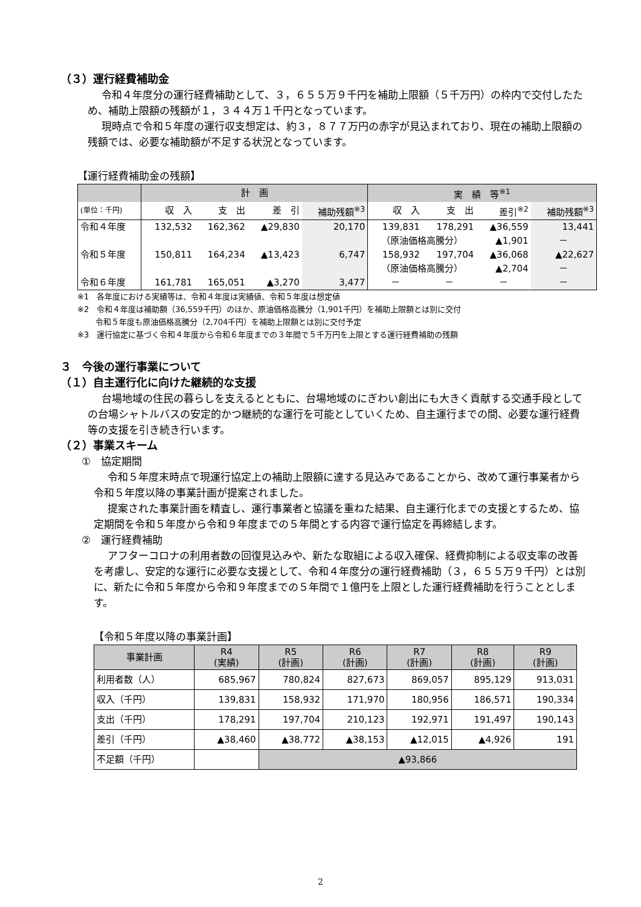（３）運行経費補助金
令和４年度分の運行経費補助として、３，６５５万９千円を補助上限額（５千万円）の枠内で交付したため、補助上限額の残額が１，３４４万１千円となっています。
現時点で令和５年度の運行収支想定は、約３，８７７万円の赤字が見込まれており、現在の補助上限額の残額では、必要な補助額が不足する状況となっています。
【運行経費補助金の残額】
| | 計 画 | | | | 実 績 等<sup>※1</sup> | | | |
| --- | --- | --- | --- | --- | --- | --- | --- | --- |
| (単位：千円) | 収 入 | 支 出 | 差 引 | 補助残額<sup>※3</sup> | 収 入 | 支 出 | 差引<sup>※2</sup> | 補助残額<sup>※3</sup> |
| 令和４年度 | 132,532 | 162,362 | ▲29,830 | 20,170 | 139,831 | 178,291 | ▲36,559 | 13,441 |
| | | | | | （原油価格高騰分） | | ▲1,901 | － |
| 令和５年度 | 150,811 | 164,234 | ▲13,423 | 6,747 | 158,932 | 197,704 | ▲36,068 | ▲22,627 |
| | | | | | （原油価格高騰分） | | ▲2,704 | － |
| 令和６年度 | 161,781 | 165,051 | ▲3,270 | 3,477 | － | － | － | － |
※1　各年度における実績等は、令和４年度は実績値、令和５年度は想定値
※2　令和４年度は補助額（36,559千円）のほか、原油価格高騰分（1,901千円）を補助上限額とは別に交付
　　 令和５年度も原油価格高騰分（2,704千円）を補助上限額とは別に交付予定
※3　運行協定に基づく令和４年度から令和６年度までの３年間で５千万円を上限とする運行経費補助の残額
３　今後の運行事業について
（１）自主運行化に向けた継続的な支援
台場地域の住民の暮らしを支えるとともに、台場地域のにぎわい創出にも大きく貢献する交通手段としての台場シャトルバスの安定的かつ継続的な運行を可能としていくため、自主運行までの間、必要な運行経費等の支援を引き続き行います。
（２）事業スキーム
①　協定期間
令和５年度末時点で現運行協定上の補助上限額に達する見込みであることから、改めて運行事業者から令和５年度以降の事業計画が提案されました。
提案された事業計画を精査し、運行事業者と協議を重ねた結果、自主運行化までの支援とするため、協定期間を令和５年度から令和９年度までの５年間とする内容で運行協定を再締結します。
②　運行経費補助
アフターコロナの利用者数の回復見込みや、新たな取組による収入確保、経費抑制による収支率の改善を考慮し、安定的な運行に必要な支援として、令和４年度分の運行経費補助（３，６５５万９千円）とは別に、新たに令和５年度から令和９年度までの５年間で１億円を上限とした運行経費補助を行うこととします。
【令和５年度以降の事業計画】
| 事業計画 | R4 (実績) | R5 (計画) | R6 (計画) | R7 (計画) | R8 (計画) | R9 (計画) |
| --- | --- | --- | --- | --- | --- | --- |
| 利用者数（人） | 685,967 | 780,824 | 827,673 | 869,057 | 895,129 | 913,031 |
| 収入（千円） | 139,831 | 158,932 | 171,970 | 180,956 | 186,571 | 190,334 |
| 支出（千円） | 178,291 | 197,704 | 210,123 | 192,971 | 191,497 | 190,143 |
| 差引（千円） | ▲38,460 | ▲38,772 | ▲38,153 | ▲12,015 | ▲4,926 | 191 |
| 不足額（千円） | | ▲93,866 | | | | |
2